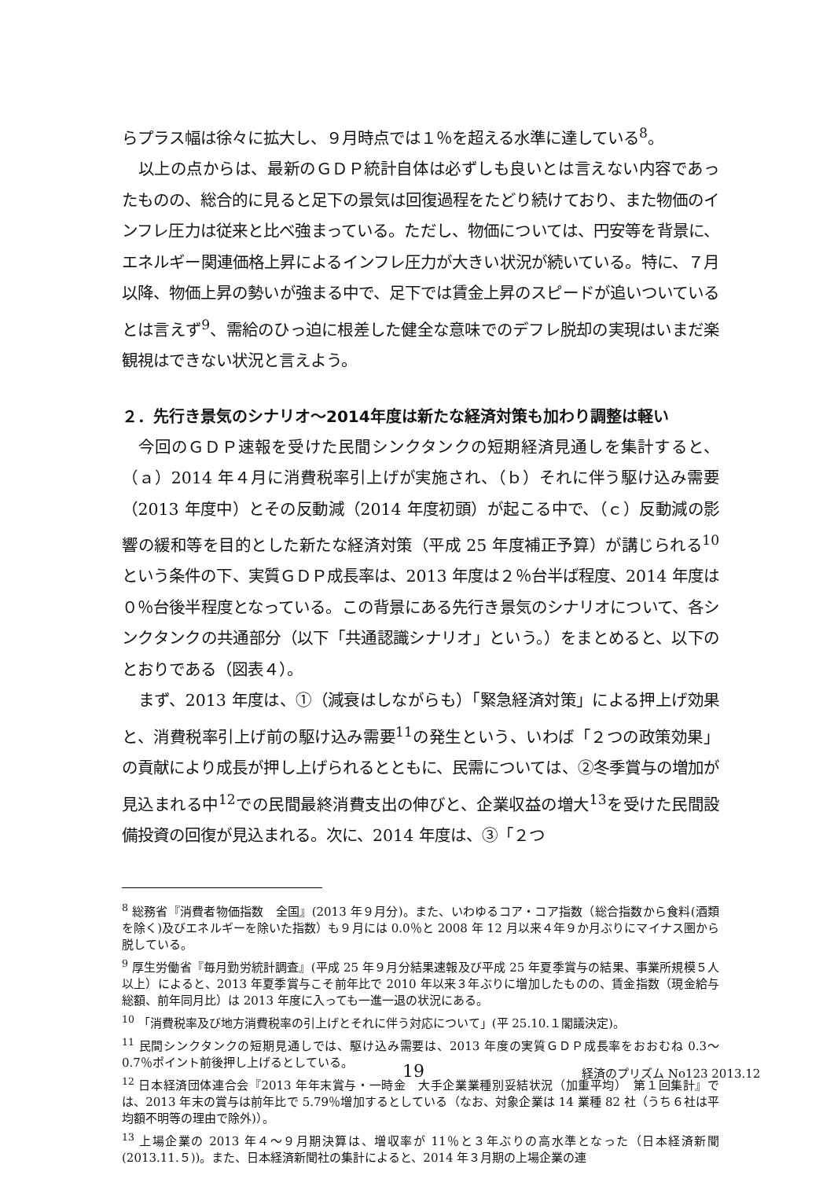らプラス幅は徐々に拡大し、９月時点では１％を超える水準に達している<sup>8</sup>。
以上の点からは、最新のＧＤＰ統計自体は必ずしも良いとは言えない内容であったものの、総合的に見ると足下の景気は回復過程をたどり続けており、また物価のインフレ圧力は従来と比べ強まっている。ただし、物価については、円安等を背景に、エネルギー関連価格上昇によるインフレ圧力が大きい状況が続いている。特に、７月以降、物価上昇の勢いが強まる中で、足下では賃金上昇のスピードが追いついているとは言えず<sup>9</sup>、需給のひっ迫に根差した健全な意味でのデフレ脱却の実現はいまだ楽観視はできない状況と言えよう。
２．先行き景気のシナリオ～2014年度は新たな経済対策も加わり調整は軽い
今回のＧＤＰ速報を受けた民間シンクタンクの短期経済見通しを集計すると、（ａ）2014 年４月に消費税率引上げが実施され、（ｂ）それに伴う駆け込み需要（2013 年度中）とその反動減（2014 年度初頭）が起こる中で、（ｃ）反動減の影響の緩和等を目的とした新たな経済対策（平成 25 年度補正予算）が講じられる<sup>10</sup>という条件の下、実質ＧＤＰ成長率は、2013 年度は２％台半ば程度、2014 年度は０％台後半程度となっている。この背景にある先行き景気のシナリオについて、各シンクタンクの共通部分（以下「共通認識シナリオ」という。）をまとめると、以下のとおりである（図表４）。
まず、2013 年度は、①（減衰はしながらも）「緊急経済対策」による押上げ効果と、消費税率引上げ前の駆け込み需要<sup>11</sup>の発生という、いわば「２つの政策効果」の貢献により成長が押し上げられるとともに、民需については、②冬季賞与の増加が見込まれる中<sup>12</sup>での民間最終消費支出の伸びと、企業収益の増大<sup>13</sup>を受けた民間設備投資の回復が見込まれる。次に、2014 年度は、③「２つ
<sup>8</sup> 総務省『消費者物価指数　全国』(2013 年９月分)。また、いわゆるコア・コア指数（総合指数から食料(酒類を除く)及びエネルギーを除いた指数）も９月には 0.0％と 2008 年 12 月以来４年９か月ぶりにマイナス圏から脱している。
<sup>9</sup> 厚生労働省『毎月勤労統計調査』(平成 25 年９月分結果速報及び平成 25 年夏季賞与の結果、事業所規模５人以上）によると、2013 年夏季賞与こそ前年比で 2010 年以来３年ぶりに増加したものの、賃金指数（現金給与総額、前年同月比）は 2013 年度に入っても一進一退の状況にある。
<sup>10</sup> 「消費税率及び地方消費税率の引上げとそれに伴う対応について」(平 25.10.１閣議決定)。
<sup>11</sup> 民間シンクタンクの短期見通しでは、駆け込み需要は、2013 年度の実質ＧＤＰ成長率をおおむね 0.3～0.7％ポイント前後押し上げるとしている。
<sup>12</sup> 日本経済団体連合会『2013 年年末賞与・一時金　大手企業業種別妥結状況（加重平均）　第１回集計』では、2013 年末の賞与は前年比で 5.79％増加するとしている（なお、対象企業は 14 業種 82 社（うち６社は平均額不明等の理由で除外)）。
<sup>13</sup> 上場企業の 2013 年４～９月期決算は、増収率が 11％と３年ぶりの高水準となった（日本経済新聞(2013.11.５))。また、日本経済新聞社の集計によると、2014 年３月期の上場企業の連
19 経済のプリズム No123 2013.12